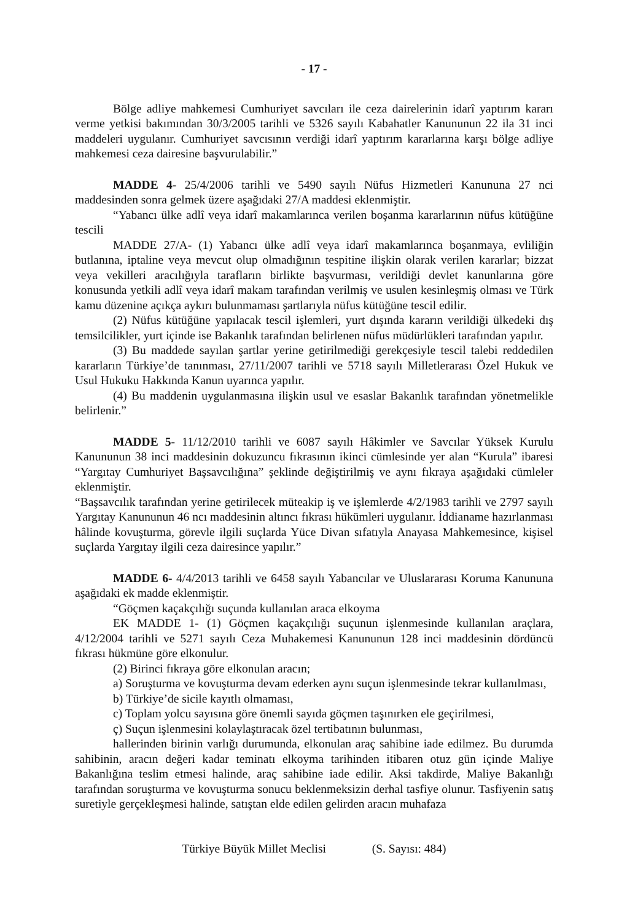- 17 -
Bölge adliye mahkemesi Cumhuriyet savcıları ile ceza dairelerinin idarî yaptırım kararı verme yetkisi bakımından 30/3/2005 tarihli ve 5326 sayılı Kabahatler Kanununun 22 ila 31 inci maddeleri uygulanır. Cumhuriyet savcısının verdiği idarî yaptırım kararlarına karşı bölge adliye mahkemesi ceza dairesine başvurulabilir.”
MADDE 4- 25/4/2006 tarihli ve 5490 sayılı Nüfus Hizmetleri Kanununa 27 nci maddesinden sonra gelmek üzere aşağıdaki 27/A maddesi eklenmiştir.
“Yabancı ülke adlî veya idarî makamlarınca verilen boşanma kararlarının nüfus kütüğüne tescili
MADDE 27/A- (1) Yabancı ülke adlî veya idarî makamlarınca boşanmaya, evliliğin butlanına, iptaline veya mevcut olup olmadığının tespitine ilişkin olarak verilen kararlar; bizzat veya vekilleri aracılığıyla tarafların birlikte başvurması, verildiği devlet kanunlarına göre konusunda yetkili adlî veya idarî makam tarafından verilmiş ve usulen kesinleşmiş olması ve Türk kamu düzenine açıkça aykırı bulunmaması şartlarıyla nüfus kütüğüne tescil edilir.
(2) Nüfus kütüğüne yapılacak tescil işlemleri, yurt dışında kararın verildiği ülkedeki dış temsilcilikler, yurt içinde ise Bakanlık tarafından belirlenen nüfus müdürlükleri tarafından yapılır.
(3) Bu maddede sayılan şartlar yerine getirilmediği gerekçesiyle tescil talebi reddedilen kararların Türkiye’de tanınması, 27/11/2007 tarihli ve 5718 sayılı Milletlerarası Özel Hukuk ve Usul Hukuku Hakkında Kanun uyarınca yapılır.
(4) Bu maddenin uygulanmasına ilişkin usul ve esaslar Bakanlık tarafından yönetmelikle belirlenir.”
MADDE 5- 11/12/2010 tarihli ve 6087 sayılı Hâkimler ve Savcılar Yüksek Kurulu Kanununun 38 inci maddesinin dokuzuncu fıkrasının ikinci cümlesinde yer alan “Kurula” ibaresi “Yargıtay Cumhuriyet Başsavcılığına” şeklinde değiştirilmiş ve aynı fıkraya aşağıdaki cümleler eklenmiştir.
“Başsavcılık tarafından yerine getirilecek müteakip iş ve işlemlerde 4/2/1983 tarihli ve 2797 sayılı Yargıtay Kanununun 46 ncı maddesinin altıncı fıkrası hükümleri uygulanır. İddianame hazırlanması hâlinde kovuşturma, görevle ilgili suçlarda Yüce Divan sıfatıyla Anayasa Mahkemesince, kişisel suçlarda Yargıtay ilgili ceza dairesince yapılır.”
MADDE 6- 4/4/2013 tarihli ve 6458 sayılı Yabancılar ve Uluslararası Koruma Kanununa aşağıdaki ek madde eklenmiştir.
“Göçmen kaçakçılığı suçunda kullanılan araca elkoyma
EK MADDE 1- (1) Göçmen kaçakçılığı suçunun işlenmesinde kullanılan araçlara, 4/12/2004 tarihli ve 5271 sayılı Ceza Muhakemesi Kanununun 128 inci maddesinin dördüncü fıkrası hükmüne göre elkonulur.
(2) Birinci fıkraya göre elkonulan aracın;
a) Soruşturma ve kovuşturma devam ederken aynı suçun işlenmesinde tekrar kullanılması,
b) Türkiye’de sicile kayıtlı olmaması,
c) Toplam yolcu sayısına göre önemli sayıda göçmen taşınırken ele geçirilmesi,
ç) Suçun işlenmesini kolaylaştıracak özel tertibatının bulunması,
hallerinden birinin varlığı durumunda, elkonulan araç sahibine iade edilmez. Bu durumda sahibinin, aracın değeri kadar teminatı elkoyma tarihinden itibaren otuz gün içinde Maliye Bakanlığına teslim etmesi halinde, araç sahibine iade edilir. Aksi takdirde, Maliye Bakanlığı tarafından soruşturma ve kovuşturma sonucu beklenmeksizin derhal tasfiye olunur. Tasfiyenin satış suretiyle gerçekleşmesi halinde, satıştan elde edilen gelirden aracın muhafaza
Türkiye Büyük Millet Meclisi (S. Sayısı: 484)